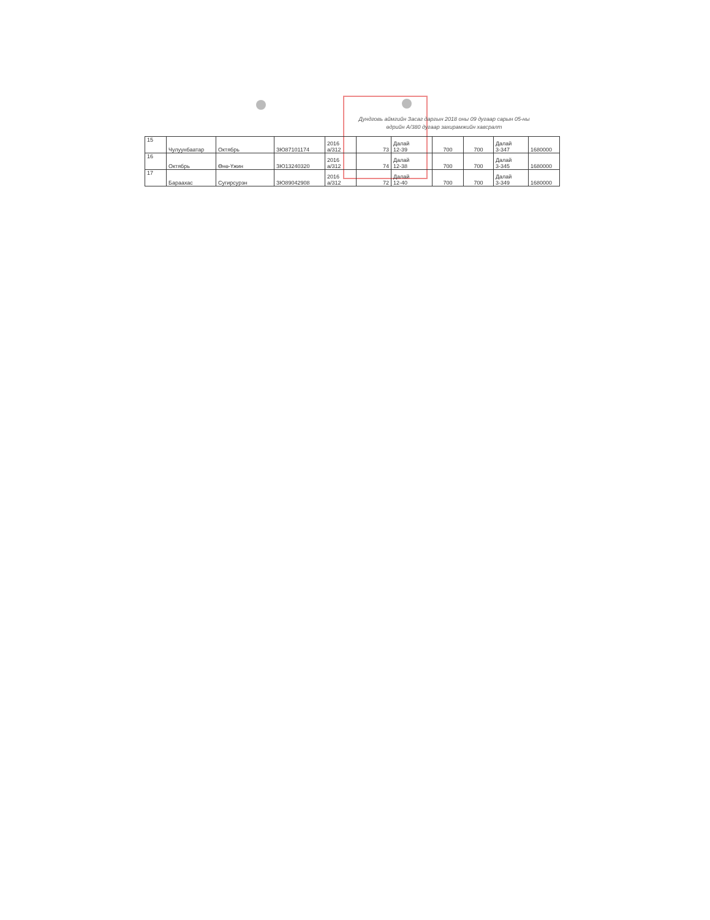Дундговь аймгийн Засаг даргын 2018 оны 09 дугаар сарын 05-ны
өдрийн А/380 дугаар захирамжийн хавсралт
| 15 | Чулуунбаатар | Октябрь | ЗЮ87101174 | 2016 а/312 | 73 | Далай 12-39 | 700 | 700 | Далай 3-347 | 1680000 |
| 16 | Октябрь | Өнө-Үжин | ЗЮ13240320 | 2016 а/312 | 74 | Далай 12-38 | 700 | 700 | Далай 3-345 | 1680000 |
| 17 | Бараахас | Сугирсурэн | ЗЮ89042908 | 2016 а/312 | 72 | Далай 12-40 | 700 | 700 | Далай 3-349 | 1680000 |